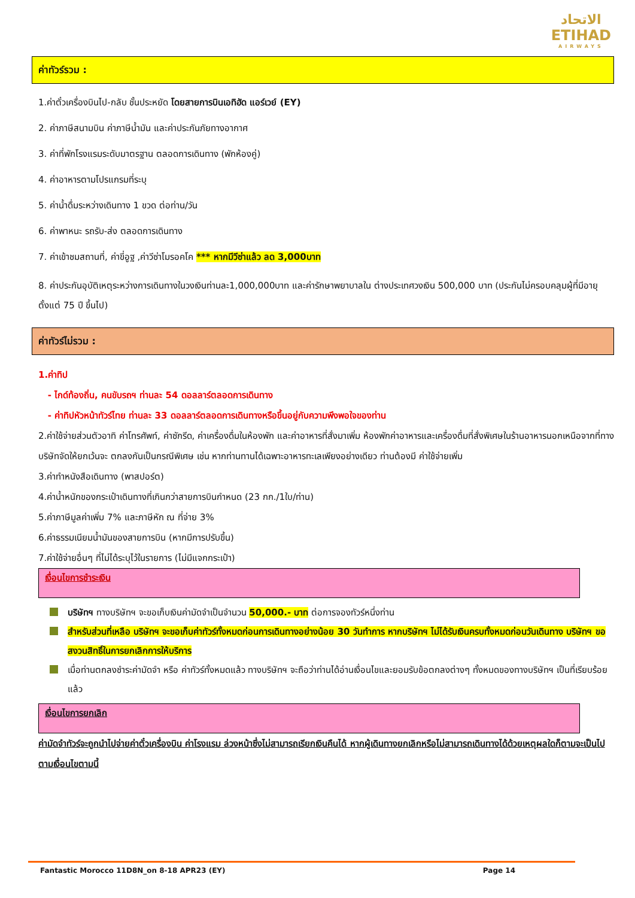الاتحاد
ETIHAD
AIRWAYS
ค่าทัวร์รวม :
1.ค่าตั๋วเครื่องบินไป-กลับ ชั้นประหยัด โดยสายการบินเอทิฮัด แอร์เวย์ (EY)
2. ค่าภาษีสนามบิน ค่าภาษีน้ำมัน และค่าประกันภัยทางอากาศ
3. ค่าที่พักโรงแรมระดับมาตรฐาน ตลอดการเดินทาง (พักห้องคู่)
4. ค่าอาหารตามโปรแกรมที่ระบุ
5. ค่าน้ำดื่มระหว่างเดินทาง 1 ขวด ต่อท่าน/วัน
6. ค่าพาหนะ รถรับ-ส่ง ตลอดการเดินทาง
7. ค่าเข้าชมสถานที่, ค่าขี่อูฐ ,ค่าวีซ่าโมรอคโค *** หากมีวีซ่าแล้ว ลด 3,000บาท
8. ค่าประกันอุบัติเหตุระหว่างการเดินทางในวงเงินท่านละ1,000,000บาท และค่ารักษาพยาบาลใน ต่างประเทศวงเงิน 500,000 บาท (ประกันไม่ครอบคลุมผู้ที่มีอายุตั้งแต่ 75 ปี ขึ้นไป)
ค่าทัวร์ไม่รวม :
1.ค่าทิป
- ไกด์ท้องถิ่น, คนขับรถฯ ท่านละ 54 ดอลลาร์ตลอดการเดินทาง
- ค่าทิปหัวหน้าทัวร์ไทย ท่านละ 33 ดอลลาร์ตลอดการเดินทางหรือขึ้นอยู่กับความพึงพอใจของท่าน
2.ค่าใช้จ่ายส่วนตัวอาทิ ค่าโทรศัพท์, ค่าซักรีด, ค่าเครื่องดื่มในห้องพัก และค่าอาหารที่สั่งมาเพิ่ม ห้องพักค่าอาหารและเครื่องดื่มที่สั่งพิเศษในร้านอาหารนอกเหนือจากที่ทางบริษัทจัดให้ยกเว้นจะ ตกลงกันเป็นกรณีพิเศษ เช่น หากท่านทานได้เฉพาะอาหารทะเลเพียงอย่างเดียว ท่านต้องมี ค่าใช้จ่ายเพิ่ม
3.ค่าทำหนังสือเดินทาง (พาสปอร์ต)
4.ค่าน้ำหนักของกระเป๋าเดินทางที่เกินกว่าสายการบินกำหนด (23 กก./1ใบ/ท่าน)
5.ค่าภาษีมูลค่าเพิ่ม 7% และภาษีหัก ณ ที่จ่าย 3%
6.ค่าธรรมเนียมน้ำมันของสายการบิน (หากมีการปรับขึ้น)
7.ค่าใช้จ่ายอื่นๆ ที่ไม่ได้ระบุไว้ในรายการ (ไม่มีแจกกระเป๋า)
เงื่อนไขการชำระเงิน
บริษัทฯ ทางบริษัทฯ จะขอเก็บเงินค่ามัดจำเป็นจำนวน 50,000.- บาท ต่อการจองทัวร์หนึ่งท่าน
สำหรับส่วนที่เหลือ บริษัทฯ จะขอเก็บค่าทัวร์ทั้งหมดก่อนการเดินทางอย่างน้อย 30 วันทำการ หากบริษัทฯ ไม่ได้รับเงินครบทั้งหมดก่อนวันเดินทาง บริษัทฯ ขอสงวนสิทธิ์ในการยกเลิกการให้บริการ
เมื่อท่านตกลงชำระค่ามัดจำ หรือ ค่าทัวร์ทั้งหมดแล้ว ทางบริษัทฯ จะถือว่าท่านได้อ่านเงื่อนไขและยอมรับข้อตกลงต่างๆ ทั้งหมดของทางบริษัทฯ เป็นที่เรียบร้อยแล้ว
เงื่อนไขการยกเลิก
ค่ามัดจำทัวร์จะถูกนำไปจ่ายค่าตั๋วเครื่องบิน ค่าโรงแรม ล่วงหน้าซึ่งไม่สามารถเรียกเงินคืนได้ หากผู้เดินทางยกเลิกหรือไม่สามารถเดินทางได้ด้วยเหตุผลใดก็ตามจะเป็นไปตามเงื่อนไขตามนี้
Fantastic Morocco 11D8N_on 8-18 APR23 (EY) Page 14